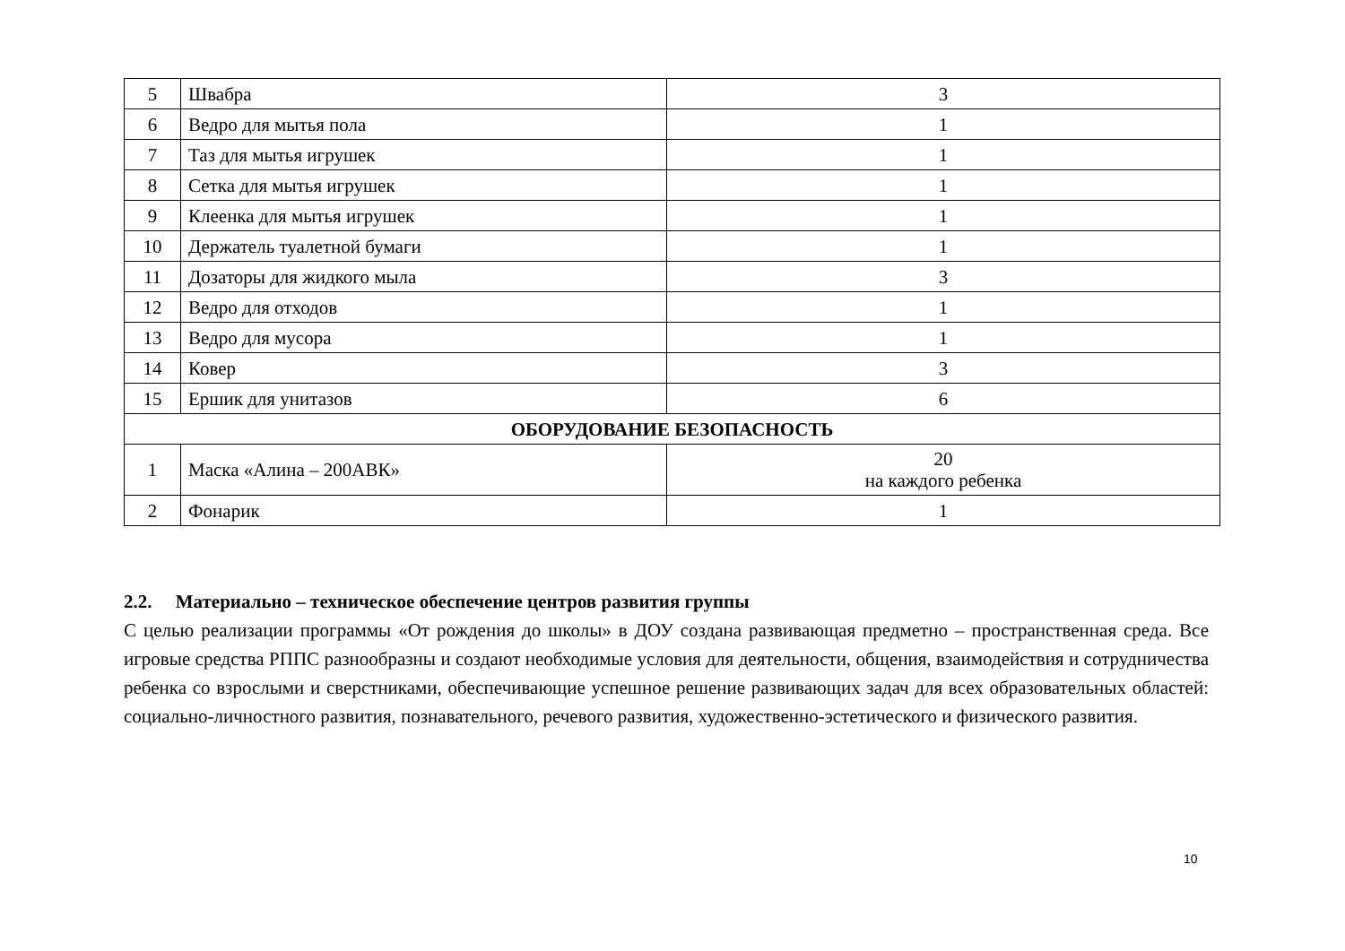| 5 | Швабра | 3 |
| 6 | Ведро для мытья пола | 1 |
| 7 | Таз для мытья игрушек | 1 |
| 8 | Сетка для мытья игрушек | 1 |
| 9 | Клеенка для мытья игрушек | 1 |
| 10 | Держатель туалетной бумаги | 1 |
| 11 | Дозаторы для жидкого мыла | 3 |
| 12 | Ведро для отходов | 1 |
| 13 | Ведро для мусора | 1 |
| 14 | Ковер | 3 |
| 15 | Ершик для унитазов | 6 |
| ОБОРУДОВАНИЕ БЕЗОПАСНОСТЬ | | |
| 1 | Маска «Алина – 200АВК» | 20 на каждого ребенка |
| 2 | Фонарик | 1 |
2.2. Материально – техническое обеспечение центров развития группы
С целью реализации программы «От рождения до школы» в ДОУ создана развивающая предметно – пространственная среда. Все игровые средства РППС разнообразны и создают необходимые условия для деятельности, общения, взаимодействия и сотрудничества ребенка со взрослыми и сверстниками, обеспечивающие успешное решение развивающих задач для всех образовательных областей: социально-личностного развития, познавательного, речевого развития, художественно-эстетического и физического развития.
10